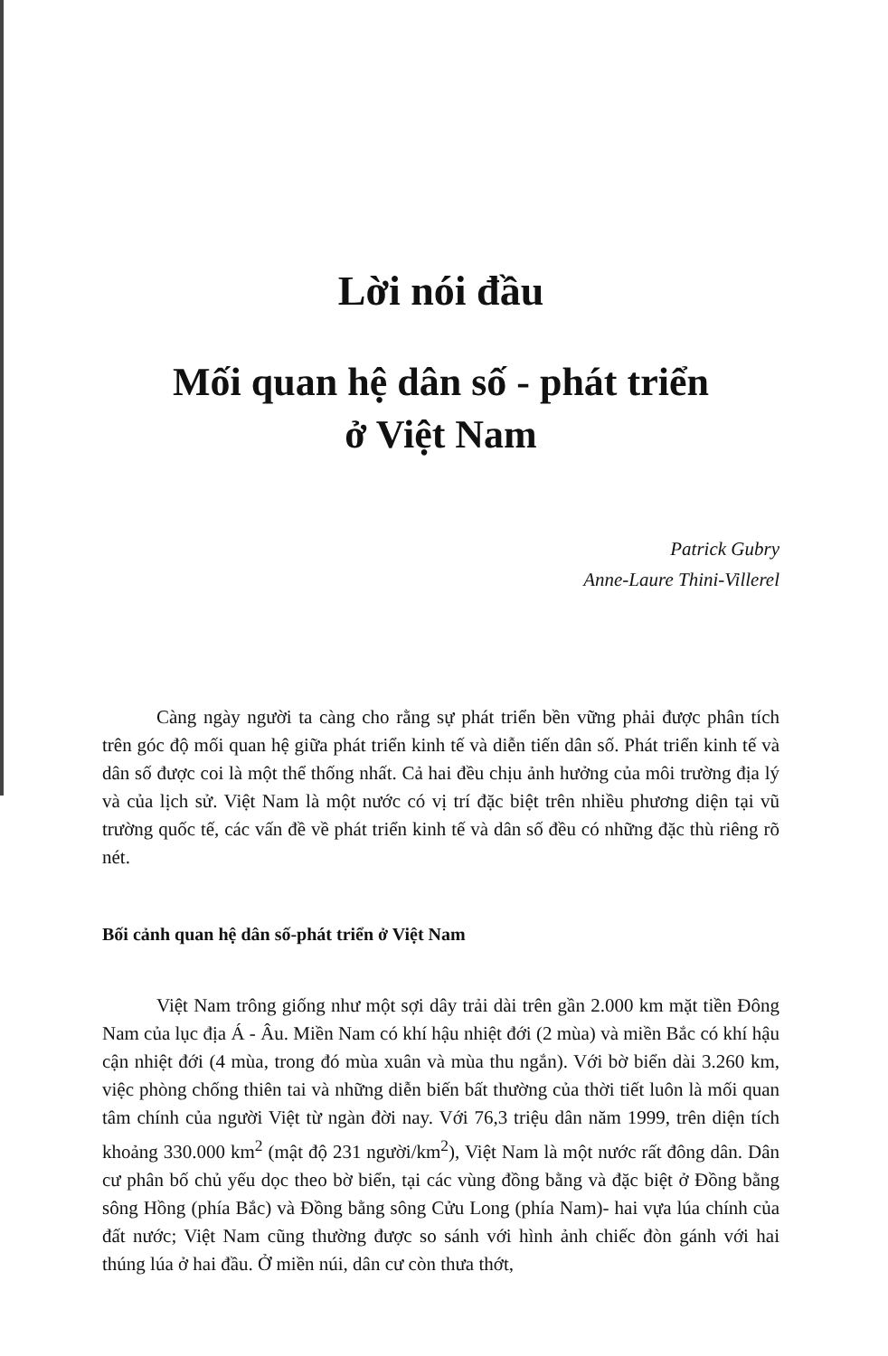Lời nói đầu
Mối quan hệ dân số - phát triển
ở Việt Nam
Patrick Gubry
Anne-Laure Thini-Villerel
Càng ngày người ta càng cho rằng sự phát triển bền vững phải được phân tích trên góc độ mối quan hệ giữa phát triển kinh tế và diễn tiến dân số. Phát triển kinh tế và dân số được coi là một thể thống nhất. Cả hai đều chịu ảnh hưởng của môi trường địa lý và của lịch sử. Việt Nam là một nước có vị trí đặc biệt trên nhiều phương diện tại vũ trường quốc tế, các vấn đề về phát triển kinh tế và dân số đều có những đặc thù riêng rõ nét.
Bối cảnh quan hệ dân số-phát triển ở Việt Nam
Việt Nam trông giống như một sợi dây trải dài trên gần 2.000 km mặt tiền Đông Nam của lục địa Á - Âu. Miền Nam có khí hậu nhiệt đới (2 mùa) và miền Bắc có khí hậu cận nhiệt đới (4 mùa, trong đó mùa xuân và mùa thu ngắn). Với bờ biển dài 3.260 km, việc phòng chống thiên tai và những diễn biến bất thường của thời tiết luôn là mối quan tâm chính của người Việt từ ngàn đời nay. Với 76,3 triệu dân năm 1999, trên diện tích khoảng 330.000 km<sup>2</sup> (mật độ 231 người/km<sup>2</sup>), Việt Nam là một nước rất đông dân. Dân cư phân bố chủ yếu dọc theo bờ biển, tại các vùng đồng bằng và đặc biệt ở Đồng bằng sông Hồng (phía Bắc) và Đồng bằng sông Cửu Long (phía Nam)- hai vựa lúa chính của đất nước; Việt Nam cũng thường được so sánh với hình ảnh chiếc đòn gánh với hai thúng lúa ở hai đầu. Ở miền núi, dân cư còn thưa thớt,